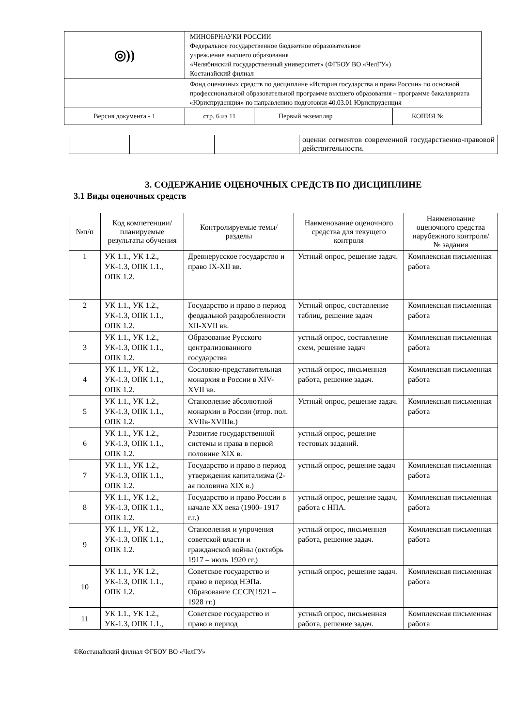| ◎)) | МИНОБРНАУКИ РОССИИ Федеральное государственное бюджетное образовательное учреждение высшего образования «Челябинский государственный университет» (ФГБОУ ВО «ЧелГУ») Костанайский филиал | | |
| | Фонд оценочных средств по дисциплине «История государства и права России» по основной профессиональной образовательной программе высшего образования – программе бакалавриата «Юриспруденция» по направлению подготовки 40.03.01 Юриспруденция | | |
| Версия документа - 1 | стр. 6 из 11 | Первый экземпляр __________ | КОПИЯ № _____ |
| | | | оценки сегментов современной государственно-правовой действительности. |
3. СОДЕРЖАНИЕ ОЦЕНОЧНЫХ СРЕДСТВ ПО ДИСЦИПЛИНЕ
3.1 Виды оценочных средств
| №п/п | Код компетенции/ планируемые результаты обучения | Контролируемые темы/ разделы | Наименование оценочного средства для текущего контроля | Наименование оценочного средства нарубежного контроля/ № задания |
| --- | --- | --- | --- | --- |
| 1 | УК 1.1., УК 1.2., УК-1.3, ОПК 1.1., ОПК 1.2. | Древнерусское государство и право IX-XII вв. | Устный опрос, решение задач. | Комплексная письменная работа |
| 2 | УК 1.1., УК 1.2., УК-1.3, ОПК 1.1., ОПК 1.2. | Государство и право в период феодальной раздробленности XII-XVII вв. | Устный опрос, составление таблиц, решение задач | Комплексная письменная работа |
| 3 | УК 1.1., УК 1.2., УК-1.3, ОПК 1.1., ОПК 1.2. | Образование Русского централизованного государства | устный опрос, составление схем, решение задач | Комплексная письменная работа |
| 4 | УК 1.1., УК 1.2., УК-1.3, ОПК 1.1., ОПК 1.2. | Сословно-представительная монархия в России в XIV-XVII вв. | устный опрос, письменная работа, решение задач. | Комплексная письменная работа |
| 5 | УК 1.1., УК 1.2., УК-1.3, ОПК 1.1., ОПК 1.2. | Становление абсолютной монархии в России (втор. пол. XVIIв-XVIIIв.) | Устный опрос, решение задач. | Комплексная письменная работа |
| 6 | УК 1.1., УК 1.2., УК-1.3, ОПК 1.1., ОПК 1.2. | Развитие государственной системы и права в первой половине XIX в. | устный опрос, решение тестовых заданий. | |
| 7 | УК 1.1., УК 1.2., УК-1.3, ОПК 1.1., ОПК 1.2. | Государство и право в период утверждения капитализма (2-ая половина XIX в.) | устный опрос, решение задач | Комплексная письменная работа |
| 8 | УК 1.1., УК 1.2., УК-1.3, ОПК 1.1., ОПК 1.2. | Государство и право России в начале XX века (1900- 1917 г.г.) | устный опрос, решение задач, работа с НПА. | Комплексная письменная работа |
| 9 | УК 1.1., УК 1.2., УК-1.3, ОПК 1.1., ОПК 1.2. | Становления и упрочения советской власти и гражданской войны (октябрь 1917 – июль 1920 гг.) | устный опрос, письменная работа, решение задач. | Комплексная письменная работа |
| 10 | УК 1.1., УК 1.2., УК-1.3, ОПК 1.1., ОПК 1.2. | Советское государство и право в период НЭПа. Образование СССР(1921 – 1928 гг.) | устный опрос, решение задач. | Комплексная письменная работа |
| 11 | УК 1.1., УК 1.2., УК-1.3, ОПК 1.1., | Советское государство и право в период | устный опрос, письменная работа, решение задач. | Комплексная письменная работа |
©Костанайский филиал ФГБОУ ВО «ЧелГУ»